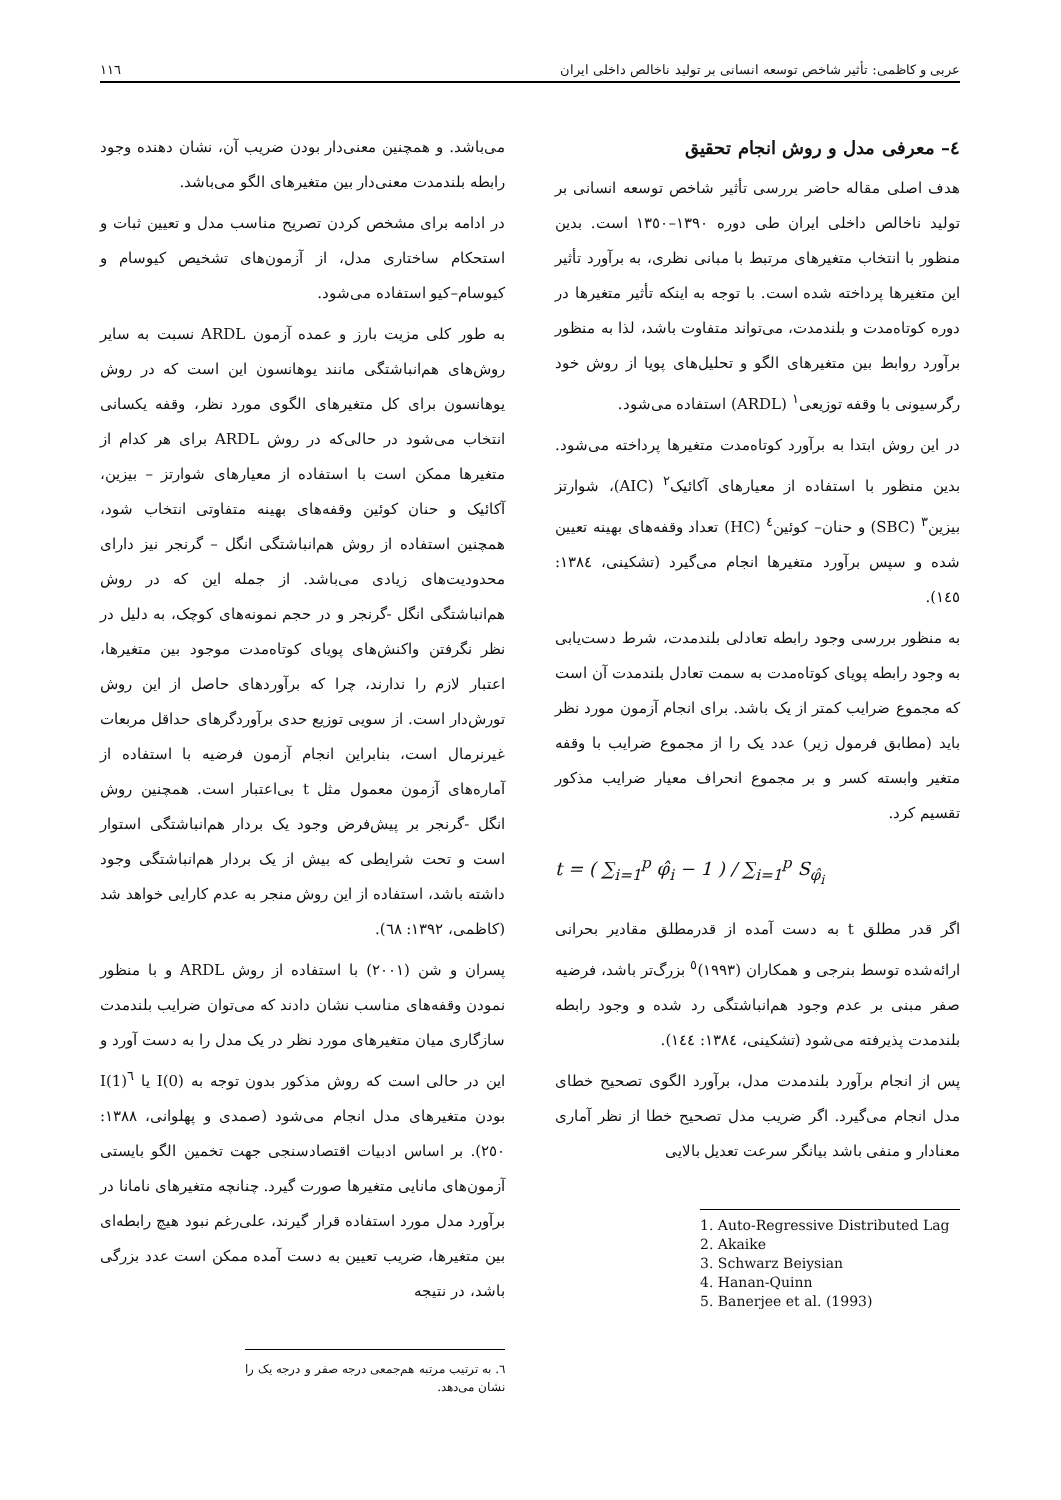عربی و کاظمی: تأثیر شاخص توسعه انسانی بر تولید ناخالص داخلی ایران ١١٦
٤– معرفی مدل و روش انجام تحقیق
هدف اصلی مقاله حاضر بررسی تأثیر شاخص توسعه انسانی بر تولید ناخالص داخلی ایران طی دوره ١٣٩٠–١٣٥٠ است. بدین منظور با انتخاب متغیرهای مرتبط با مبانی نظری، به برآورد تأثیر این متغیرها پرداخته شده است. با توجه به اینکه تأثیر متغیرها در دوره کوتاه‌مدت و بلندمدت، می‌تواند متفاوت باشد، لذا به منظور برآورد روابط بین متغیرهای الگو و تحلیل‌های پویا از روش خود رگرسیونی با وقفه توزیعی<sup>١</sup> (ARDL) استفاده می‌شود.
در این روش ابتدا به برآورد کوتاه‌مدت متغیرها پرداخته می‌شود. بدین منظور با استفاده از معیارهای آکائیک<sup>٢</sup> (AIC)، شوارتز بیزین<sup>٣</sup> (SBC) و حنان– کوئین<sup>٤</sup> (HC) تعداد وقفه‌های بهینه تعیین شده و سپس برآورد متغیرها انجام می‌گیرد (تشکینی، ١٣٨٤: ١٤٥).
به منظور بررسی وجود رابطه تعادلی بلندمدت، شرط دست‌یابی به وجود رابطه پویای کوتاه‌مدت به سمت تعادل بلندمدت آن است که مجموع ضرایب کمتر از یک باشد. برای انجام آزمون مورد نظر باید (مطابق فرمول زیر) عدد یک را از مجموع ضرایب با وقفه متغیر وابسته کسر و بر مجموع انحراف معیار ضرایب مذکور تقسیم کرد.
t = ( ∑<sub>i=1</sub><sup>p</sup> φ̂<sub>i</sub> − 1 ) / ∑<sub>i=1</sub><sup>p</sup> S<sub>φ̂<sub>i</sub></sub>
اگر قدر مطلق t به دست آمده از قدرمطلق مقادیر بحرانی ارائه‌شده توسط بنرجی و همکاران (١٩٩٣)<sup>٥</sup> بزرگ‌تر باشد، فرضیه صفر مبنی بر عدم وجود هم‌انباشتگی رد شده و وجود رابطه بلندمدت پذیرفته می‌شود (تشکینی، ١٣٨٤: ١٤٤).
پس از انجام برآورد بلندمدت مدل، برآورد الگوی تصحیح خطای مدل انجام می‌گیرد. اگر ضریب مدل تصحیح خطا از نظر آماری معنادار و منفی باشد بیانگر سرعت تعدیل بالایی
1. Auto-Regressive Distributed Lag
2. Akaike
3. Schwarz Beiysian
4. Hanan-Quinn
5. Banerjee et al. (1993)
می‌باشد. و همچنین معنی‌دار بودن ضریب آن، نشان دهنده وجود رابطه بلندمدت معنی‌دار بین متغیرهای الگو می‌باشد.
در ادامه برای مشخص کردن تصریح مناسب مدل و تعیین ثبات و استحکام ساختاری مدل، از آزمون‌های تشخیص کیوسام و کیوسام–کیو استفاده می‌شود.
به طور کلی مزیت بارز و عمده آزمون ARDL نسبت به سایر روش‌های هم‌انباشتگی مانند یوهانسون این است که در روش یوهانسون برای کل متغیرهای الگوی مورد نظر، وقفه یکسانی انتخاب می‌شود در حالی‌که در روش ARDL برای هر کدام از متغیرها ممکن است با استفاده از معیارهای شوارتز – بیزین، آکائیک و حنان کوئین وقفه‌های بهینه متفاوتی انتخاب شود، همچنین استفاده از روش هم‌انباشتگی انگل – گرنجر نیز دارای محدودیت‌های زیادی می‌باشد. از جمله این که در روش هم‌انباشتگی انگل -گرنجر و در حجم نمونه‌های کوچک، به دلیل در نظر نگرفتن واکنش‌های پویای کوتاه‌مدت موجود بین متغیرها، اعتبار لازم را ندارند، چرا که برآوردهای حاصل از این روش تورش‌دار است. از سویی توزیع حدی برآوردگرهای حداقل مربعات غیرنرمال است، بنابراین انجام آزمون فرضیه با استفاده از آماره‌های آزمون معمول مثل t بی‌اعتبار است. همچنین روش انگل -گرنجر بر پیش‌فرض وجود یک بردار هم‌انباشتگی استوار است و تحت شرایطی که بیش از یک بردار هم‌انباشتگی وجود داشته باشد، استفاده از این روش منجر به عدم کارایی خواهد شد (کاظمی، ١٣٩٢: ٦٨).
پسران و شن (٢٠٠١) با استفاده از روش ARDL و با منظور نمودن وقفه‌های مناسب نشان دادند که می‌توان ضرایب بلندمدت سازگاری میان متغیرهای مورد نظر در یک مدل را به دست آورد و این در حالی است که روش مذکور بدون توجه به I(0) یا I(1)<sup>٦</sup> بودن متغیرهای مدل انجام می‌شود (صمدی و پهلوانی، ١٣٨٨: ٢٥٠). بر اساس ادبیات اقتصادسنجی جهت تخمین الگو بایستی آزمون‌های مانایی متغیرها صورت گیرد. چنانچه متغیرهای نامانا در برآورد مدل مورد استفاده قرار گیرند، علی‌رغم نبود هیچ رابطه‌ای بین متغیرها، ضریب تعیین به دست آمده ممکن است عدد بزرگی باشد، در نتیجه
٦. به ترتیب مرتبه هم‌جمعی درجه صفر و درجه یک را نشان می‌دهد.